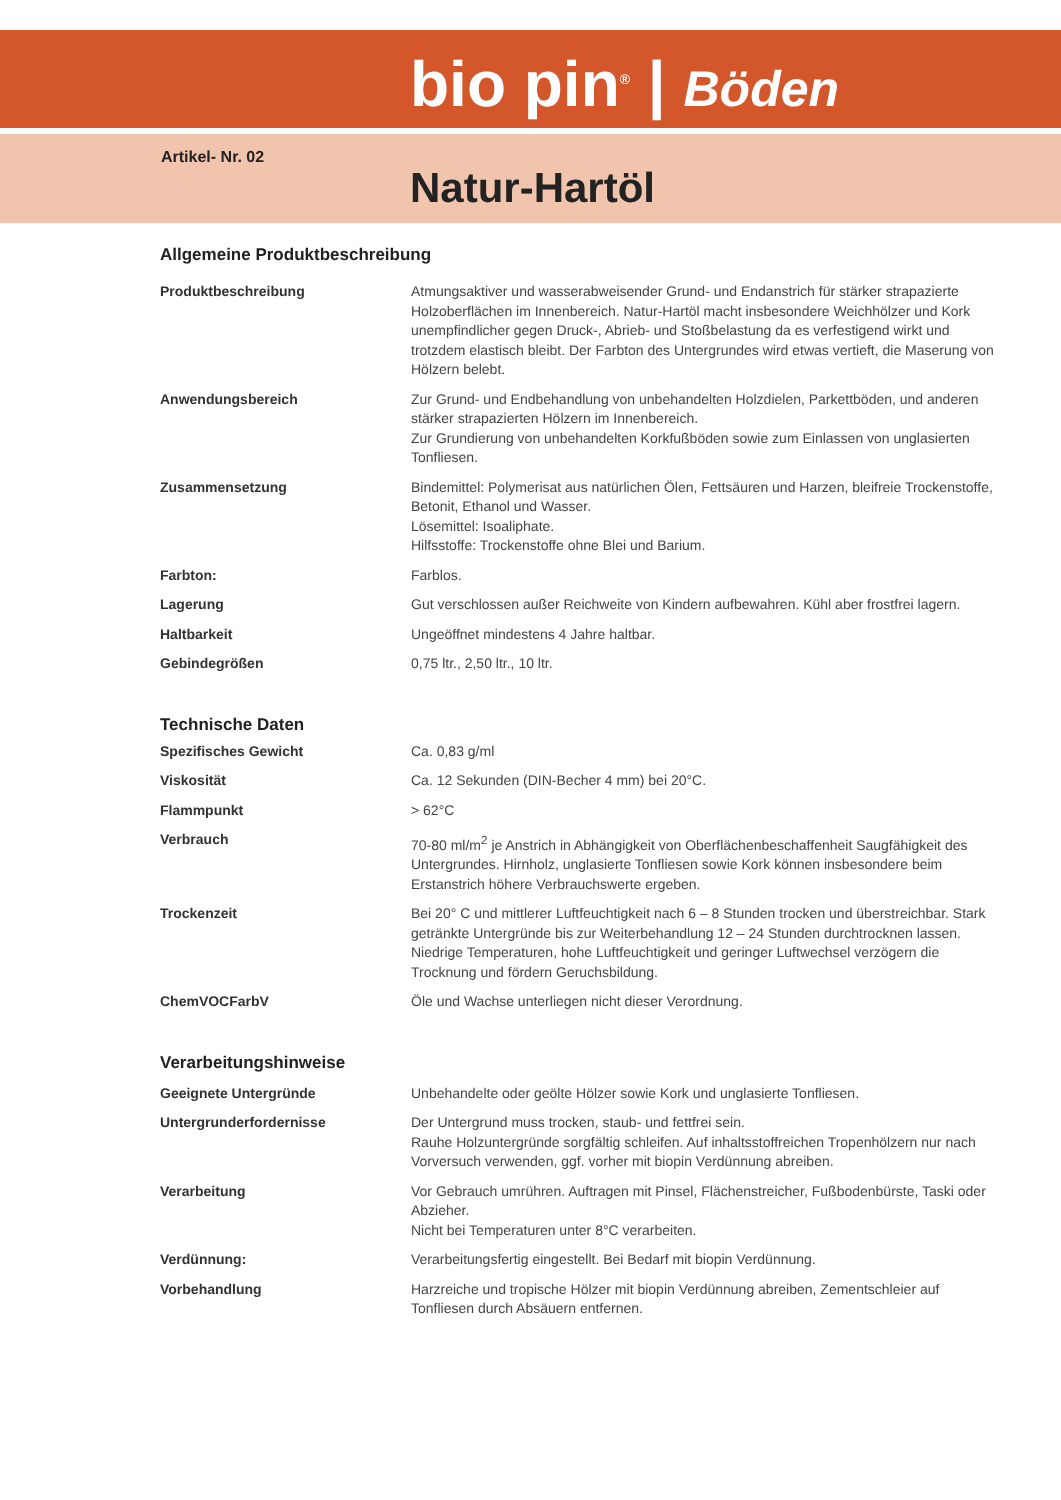bio pin<sup>®</sup> | Böden
Artikel- Nr. 02
Natur-Hartöl
Allgemeine Produktbeschreibung
| Produktbeschreibung | Atmungsaktiver und wasserabweisender Grund- und Endanstrich für stärker strapazierte Holzoberflächen im Innenbereich. Natur-Hartöl macht insbesondere Weichhölzer und Kork unempfindlicher gegen Druck-, Abrieb- und Stoßbelastung da es verfestigend wirkt und trotzdem elastisch bleibt. Der Farbton des Untergrundes wird etwas vertieft, die Maserung von Hölzern belebt. |
| Anwendungsbereich | Zur Grund- und Endbehandlung von unbehandelten Holzdielen, Parkettböden, und anderen stärker strapazierten Hölzern im Innenbereich. Zur Grundierung von unbehandelten Korkfußböden sowie zum Einlassen von unglasierten Tonfliesen. |
| Zusammensetzung | Bindemittel: Polymerisat aus natürlichen Ölen, Fettsäuren und Harzen, bleifreie Trockenstoffe, Betonit, Ethanol und Wasser. Lösemittel: Isoaliphate. Hilfsstoffe: Trockenstoffe ohne Blei und Barium. |
| Farbton: | Farblos. |
| Lagerung | Gut verschlossen außer Reichweite von Kindern aufbewahren. Kühl aber frostfrei lagern. |
| Haltbarkeit | Ungeöffnet mindestens 4 Jahre haltbar. |
| Gebindegrößen | 0,75 ltr., 2,50 ltr., 10 ltr. |
Technische Daten
| Spezifisches Gewicht | Ca. 0,83 g/ml |
| Viskosität | Ca. 12 Sekunden (DIN-Becher 4 mm) bei 20°C. |
| Flammpunkt | > 62°C |
| Verbrauch | 70-80 ml/m<sup>2</sup> je Anstrich in Abhängigkeit von Oberflächenbeschaffenheit Saugfähigkeit des Untergrundes. Hirnholz, unglasierte Tonfliesen sowie Kork können insbesondere beim Erstanstrich höhere Verbrauchswerte ergeben. |
| Trockenzeit | Bei 20° C und mittlerer Luftfeuchtigkeit nach 6 – 8 Stunden trocken und überstreichbar. Stark getränkte Untergründe bis zur Weiterbehandlung 12 – 24 Stunden durchtrocknen lassen. Niedrige Temperaturen, hohe Luftfeuchtigkeit und geringer Luftwechsel verzögern die Trocknung und fördern Geruchsbildung. |
| ChemVOCFarbV | Öle und Wachse unterliegen nicht dieser Verordnung. |
Verarbeitungshinweise
| Geeignete Untergründe | Unbehandelte oder geölte Hölzer sowie Kork und unglasierte Tonfliesen. |
| Untergrunderfordernisse | Der Untergrund muss trocken, staub- und fettfrei sein. Rauhe Holzuntergründe sorgfältig schleifen. Auf inhaltsstoffreichen Tropenhölzern nur nach Vorversuch verwenden, ggf. vorher mit biopin Verdünnung abreiben. |
| Verarbeitung | Vor Gebrauch umrühren. Auftragen mit Pinsel, Flächenstreicher, Fußbodenbürste, Taski oder Abzieher. Nicht bei Temperaturen unter 8°C verarbeiten. |
| Verdünnung: | Verarbeitungsfertig eingestellt. Bei Bedarf mit biopin Verdünnung. |
| Vorbehandlung | Harzreiche und tropische Hölzer mit biopin Verdünnung abreiben, Zementschleier auf Tonfliesen durch Absäuern entfernen. |